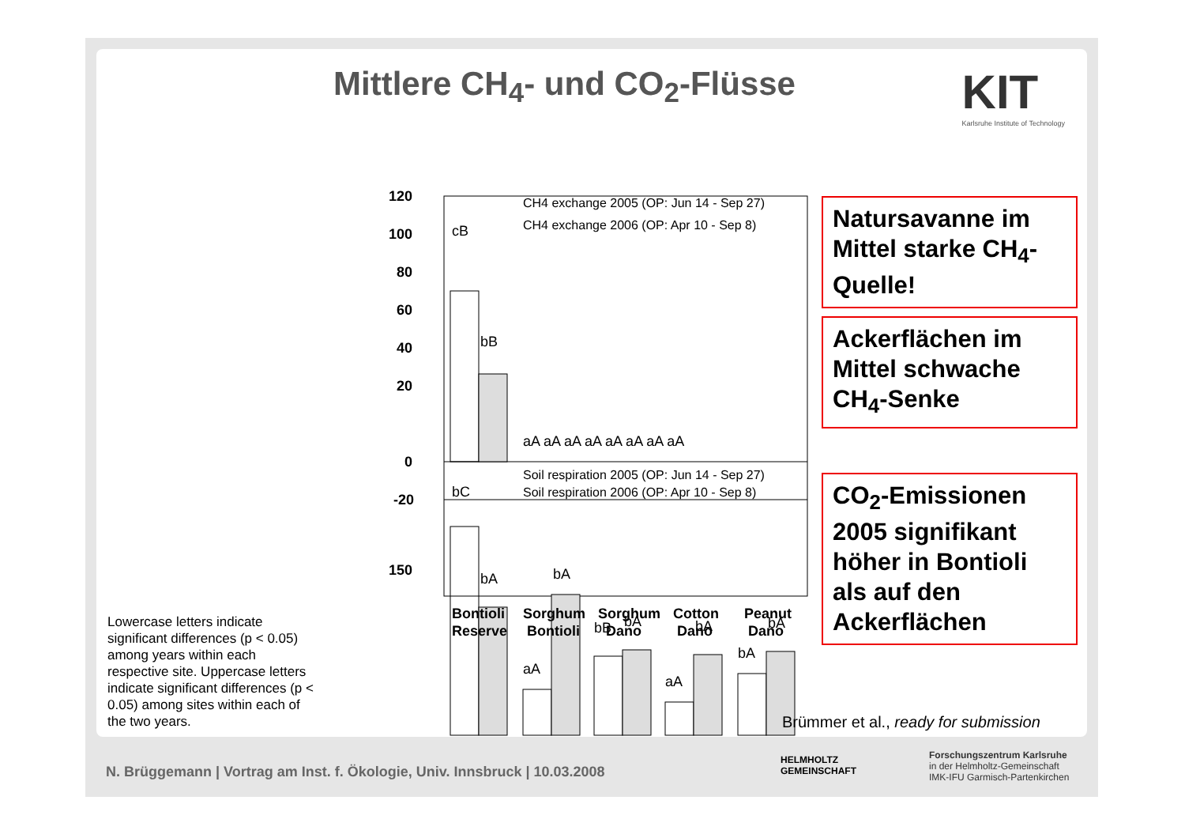Mittlere CH<sub>4</sub>- und CO<sub>2</sub>-Flüsse
KIT
Karlsruhe Institute of Technology
120
100
80
60
40
20
0
-20
150
CH4 exchange 2005 (OP: Jun 14 - Sep 27)
CH4 exchange 2006 (OP: Apr 10 - Sep 8)
Soil respiration 2005 (OP: Jun 14 - Sep 27)
Soil respiration 2006 (OP: Apr 10 - Sep 8)
cB
bB
aA aA aA aA aA aA aA aA
bC
bA
aA
bA
bB
bA
aA
bA
bA
bA
Bontioli
Sorghum
Sorghum
Cotton
Peanut
Reserve
Bontioli
Dano
Dano
Dano
Natursavanne im Mittel starke CH<sub>4</sub>-Quelle!
Ackerflächen im Mittel schwache CH<sub>4</sub>-Senke
CO<sub>2</sub>-Emissionen 2005 signifikant höher in Bontioli als auf den Ackerflächen
Lowercase letters indicate significant differences (p < 0.05) among years within each respective site. Uppercase letters indicate significant differences (p < 0.05) among sites within each of the two years.
Brümmer et al., ready for submission
N. Brüggemann | Vortrag am Inst. f. Ökologie, Univ. Innsbruck | 10.03.2008
HELMHOLTZ
GEMEINSCHAFT
Forschungszentrum Karlsruhe
in der Helmholtz-Gemeinschaft
IMK-IFU Garmisch-Partenkirchen